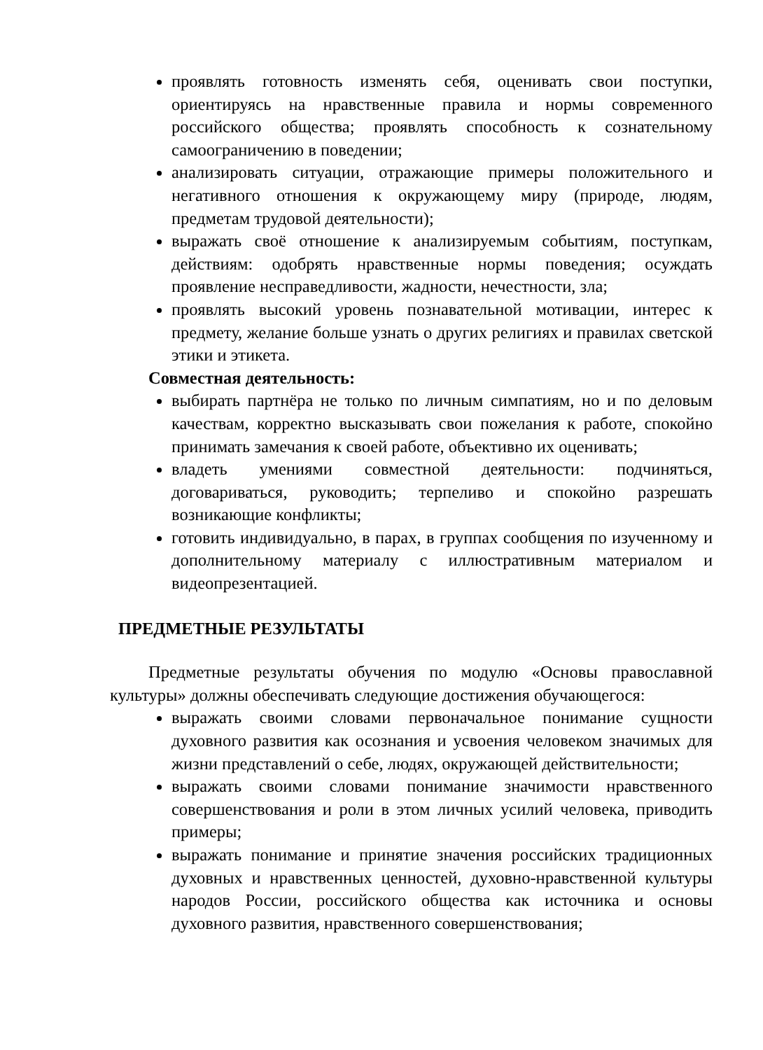проявлять готовность изменять себя, оценивать свои поступки, ориентируясь на нравственные правила и нормы современного российского общества; проявлять способность к сознательному самоограничению в поведении;
анализировать ситуации, отражающие примеры положительного и негативного отношения к окружающему миру (природе, людям, предметам трудовой деятельности);
выражать своё отношение к анализируемым событиям, поступкам, действиям: одобрять нравственные нормы поведения; осуждать проявление несправедливости, жадности, нечестности, зла;
проявлять высокий уровень познавательной мотивации, интерес к предмету, желание больше узнать о других религиях и правилах светской этики и этикета.
Совместная деятельность:
выбирать партнёра не только по личным симпатиям, но и по деловым качествам, корректно высказывать свои пожелания к работе, спокойно принимать замечания к своей работе, объективно их оценивать;
владеть умениями совместной деятельности: подчиняться, договариваться, руководить; терпеливо и спокойно разрешать возникающие конфликты;
готовить индивидуально, в парах, в группах сообщения по изученному и дополнительному материалу с иллюстративным материалом и видеопрезентацией.
ПРЕДМЕТНЫЕ РЕЗУЛЬТАТЫ
Предметные результаты обучения по модулю «Основы православной культуры» должны обеспечивать следующие достижения обучающегося:
выражать своими словами первоначальное понимание сущности духовного развития как осознания и усвоения человеком значимых для жизни представлений о себе, людях, окружающей действительности;
выражать своими словами понимание значимости нравственного совершенствования и роли в этом личных усилий человека, приводить примеры;
выражать понимание и принятие значения российских традиционных духовных и нравственных ценностей, духовно-нравственной культуры народов России, российского общества как источника и основы духовного развития, нравственного совершенствования;